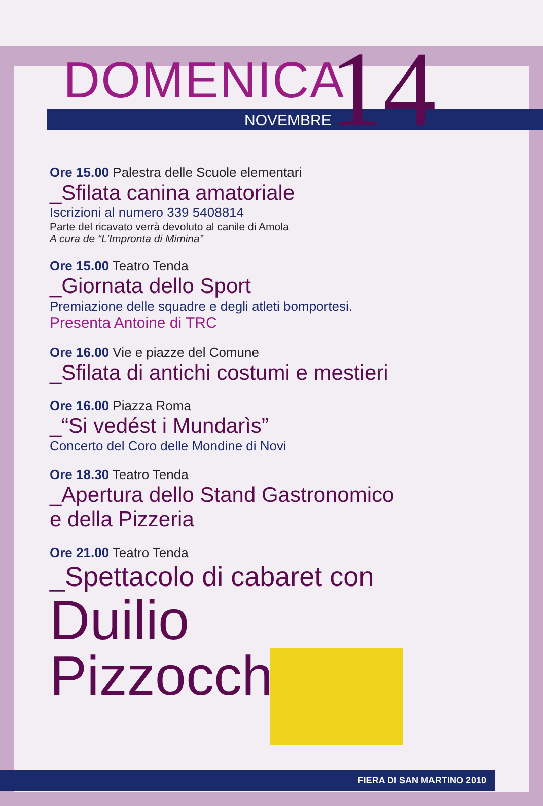DOMENICA
NOVEMBRE 14
Ore 15.00 Palestra delle Scuole elementari
_Sfilata canina amatoriale
Iscrizioni al numero 339 5408814
Parte del ricavato verrà devoluto al canile di Amola
A cura de “L’Impronta di Mimina”
Ore 15.00 Teatro Tenda
_Giornata dello Sport
Premiazione delle squadre e degli atleti bomportesi.
Presenta Antoine di TRC
Ore 16.00 Vie e piazze del Comune
_Sfilata di antichi costumi e mestieri
Ore 16.00 Piazza Roma
_“Si vedést i Mundarìs”
Concerto del Coro delle Mondine di Novi
Ore 18.30 Teatro Tenda
_Apertura dello Stand Gastronomico
e della Pizzeria
Ore 21.00 Teatro Tenda
_Spettacolo di cabaret con
Duilio
Pizzocchi
FIERA DI SAN MARTINO 2010